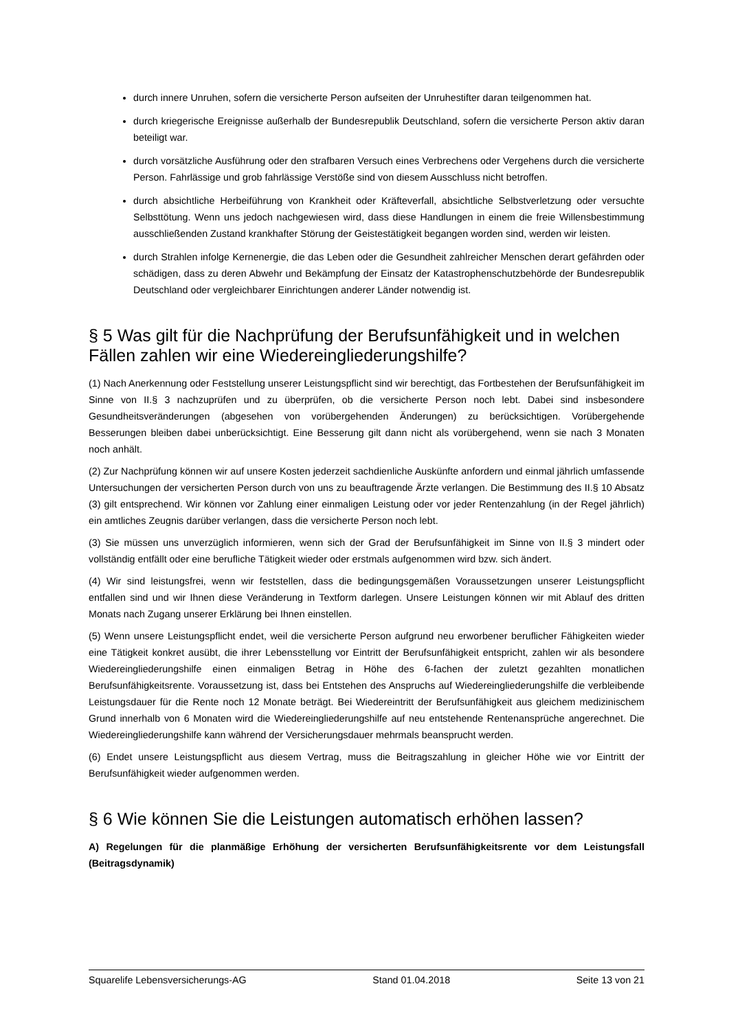durch innere Unruhen, sofern die versicherte Person aufseiten der Unruhestifter daran teilgenommen hat.
durch kriegerische Ereignisse außerhalb der Bundesrepublik Deutschland, sofern die versicherte Person aktiv daran beteiligt war.
durch vorsätzliche Ausführung oder den strafbaren Versuch eines Verbrechens oder Vergehens durch die versicherte Person. Fahrlässige und grob fahrlässige Verstöße sind von diesem Ausschluss nicht betroffen.
durch absichtliche Herbeiführung von Krankheit oder Kräfteverfall, absichtliche Selbstverletzung oder versuchte Selbsttötung. Wenn uns jedoch nachgewiesen wird, dass diese Handlungen in einem die freie Willensbestimmung ausschließenden Zustand krankhafter Störung der Geistestätigkeit begangen worden sind, werden wir leisten.
durch Strahlen infolge Kernenergie, die das Leben oder die Gesundheit zahlreicher Menschen derart gefährden oder schädigen, dass zu deren Abwehr und Bekämpfung der Einsatz der Katastrophenschutzbehörde der Bundesrepublik Deutschland oder vergleichbarer Einrichtungen anderer Länder notwendig ist.
§ 5 Was gilt für die Nachprüfung der Berufsunfähigkeit und in welchen Fällen zahlen wir eine Wiedereingliederungshilfe?
(1) Nach Anerkennung oder Feststellung unserer Leistungspflicht sind wir berechtigt, das Fortbestehen der Berufsunfähigkeit im Sinne von II.§ 3 nachzuprüfen und zu überprüfen, ob die versicherte Person noch lebt. Dabei sind insbesondere Gesundheitsveränderungen (abgesehen von vorübergehenden Änderungen) zu berücksichtigen. Vorübergehende Besserungen bleiben dabei unberücksichtigt. Eine Besserung gilt dann nicht als vorübergehend, wenn sie nach 3 Monaten noch anhält.
(2) Zur Nachprüfung können wir auf unsere Kosten jederzeit sachdienliche Auskünfte anfordern und einmal jährlich umfassende Untersuchungen der versicherten Person durch von uns zu beauftragende Ärzte verlangen. Die Bestimmung des II.§ 10 Absatz (3) gilt entsprechend. Wir können vor Zahlung einer einmaligen Leistung oder vor jeder Rentenzahlung (in der Regel jährlich) ein amtliches Zeugnis darüber verlangen, dass die versicherte Person noch lebt.
(3) Sie müssen uns unverzüglich informieren, wenn sich der Grad der Berufsunfähigkeit im Sinne von II.§ 3 mindert oder vollständig entfällt oder eine berufliche Tätigkeit wieder oder erstmals aufgenommen wird bzw. sich ändert.
(4) Wir sind leistungsfrei, wenn wir feststellen, dass die bedingungsgemäßen Voraussetzungen unserer Leistungspflicht entfallen sind und wir Ihnen diese Veränderung in Textform darlegen. Unsere Leistungen können wir mit Ablauf des dritten Monats nach Zugang unserer Erklärung bei Ihnen einstellen.
(5) Wenn unsere Leistungspflicht endet, weil die versicherte Person aufgrund neu erworbener beruflicher Fähigkeiten wieder eine Tätigkeit konkret ausübt, die ihrer Lebensstellung vor Eintritt der Berufsunfähigkeit entspricht, zahlen wir als besondere Wiedereingliederungshilfe einen einmaligen Betrag in Höhe des 6-fachen der zuletzt gezahlten monatlichen Berufsunfähigkeitsrente. Voraussetzung ist, dass bei Entstehen des Anspruchs auf Wiedereingliederungshilfe die verbleibende Leistungsdauer für die Rente noch 12 Monate beträgt. Bei Wiedereintritt der Berufsunfähigkeit aus gleichem medizinischem Grund innerhalb von 6 Monaten wird die Wiedereingliederungshilfe auf neu entstehende Rentenansprüche angerechnet. Die Wiedereingliederungshilfe kann während der Versicherungsdauer mehrmals beansprucht werden.
(6) Endet unsere Leistungspflicht aus diesem Vertrag, muss die Beitragszahlung in gleicher Höhe wie vor Eintritt der Berufsunfähigkeit wieder aufgenommen werden.
§ 6 Wie können Sie die Leistungen automatisch erhöhen lassen?
A) Regelungen für die planmäßige Erhöhung der versicherten Berufsunfähigkeitsrente vor dem Leistungsfall (Beitragsdynamik)
Squarelife Lebensversicherungs-AG Stand 01.04.2018 Seite 13 von 21